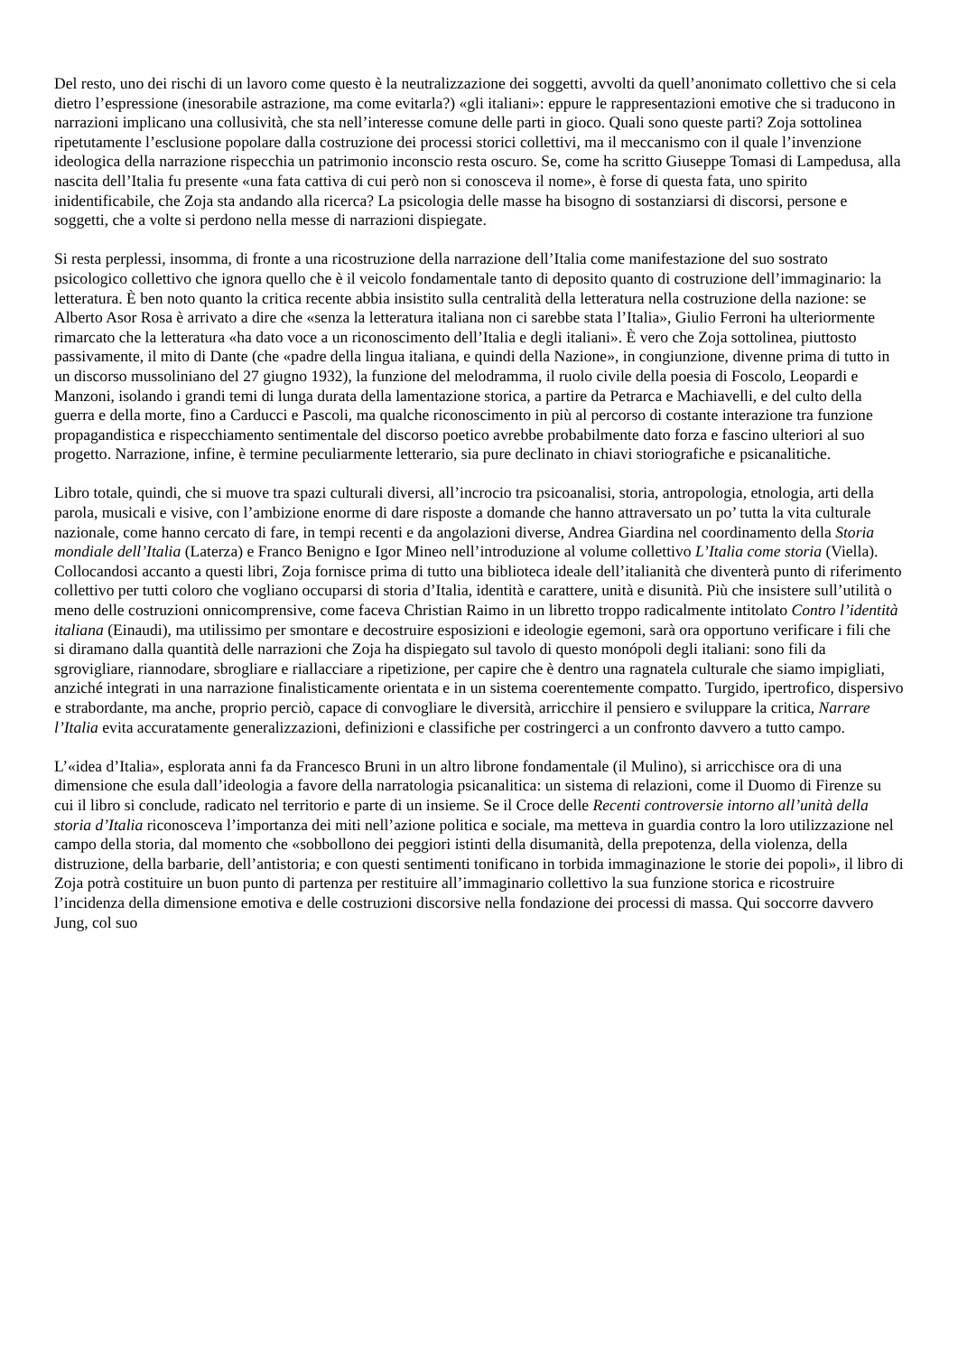Del resto, uno dei rischi di un lavoro come questo è la neutralizzazione dei soggetti, avvolti da quell’anonimato collettivo che si cela dietro l’espressione (inesorabile astrazione, ma come evitarla?) «gli italiani»: eppure le rappresentazioni emotive che si traducono in narrazioni implicano una collusività, che sta nell’interesse comune delle parti in gioco. Quali sono queste parti? Zoja sottolinea ripetutamente l’esclusione popolare dalla costruzione dei processi storici collettivi, ma il meccanismo con il quale l’invenzione ideologica della narrazione rispecchia un patrimonio inconscio resta oscuro. Se, come ha scritto Giuseppe Tomasi di Lampedusa, alla nascita dell’Italia fu presente «una fata cattiva di cui però non si conosceva il nome», è forse di questa fata, uno spirito inidentificabile, che Zoja sta andando alla ricerca? La psicologia delle masse ha bisogno di sostanziarsi di discorsi, persone e soggetti, che a volte si perdono nella messe di narrazioni dispiegate.
Si resta perplessi, insomma, di fronte a una ricostruzione della narrazione dell’Italia come manifestazione del suo sostrato psicologico collettivo che ignora quello che è il veicolo fondamentale tanto di deposito quanto di costruzione dell’immaginario: la letteratura. È ben noto quanto la critica recente abbia insistito sulla centralità della letteratura nella costruzione della nazione: se Alberto Asor Rosa è arrivato a dire che «senza la letteratura italiana non ci sarebbe stata l’Italia», Giulio Ferroni ha ulteriormente rimarcato che la letteratura «ha dato voce a un riconoscimento dell’Italia e degli italiani». È vero che Zoja sottolinea, piuttosto passivamente, il mito di Dante (che «padre della lingua italiana, e quindi della Nazione», in congiunzione, divenne prima di tutto in un discorso mussoliniano del 27 giugno 1932), la funzione del melodramma, il ruolo civile della poesia di Foscolo, Leopardi e Manzoni, isolando i grandi temi di lunga durata della lamentazione storica, a partire da Petrarca e Machiavelli, e del culto della guerra e della morte, fino a Carducci e Pascoli, ma qualche riconoscimento in più al percorso di costante interazione tra funzione propagandistica e rispecchiamento sentimentale del discorso poetico avrebbe probabilmente dato forza e fascino ulteriori al suo progetto. Narrazione, infine, è termine peculiarmente letterario, sia pure declinato in chiavi storiografiche e psicanalitiche.
Libro totale, quindi, che si muove tra spazi culturali diversi, all’incrocio tra psicoanalisi, storia, antropologia, etnologia, arti della parola, musicali e visive, con l’ambizione enorme di dare risposte a domande che hanno attraversato un po’ tutta la vita culturale nazionale, come hanno cercato di fare, in tempi recenti e da angolazioni diverse, Andrea Giardina nel coordinamento della Storia mondiale dell’Italia (Laterza) e Franco Benigno e Igor Mineo nell’introduzione al volume collettivo L’Italia come storia (Viella). Collocandosi accanto a questi libri, Zoja fornisce prima di tutto una biblioteca ideale dell’italianità che diventerà punto di riferimento collettivo per tutti coloro che vogliano occuparsi di storia d’Italia, identità e carattere, unità e disunità. Più che insistere sull’utilità o meno delle costruzioni onnicomprensive, come faceva Christian Raimo in un libretto troppo radicalmente intitolato Contro l’identità italiana (Einaudi), ma utilissimo per smontare e decostruire esposizioni e ideologie egemoni, sarà ora opportuno verificare i fili che si diramano dalla quantità delle narrazioni che Zoja ha dispiegato sul tavolo di questo monópoli degli italiani: sono fili da sgrovigliare, riannodare, sbrogliare e riallacciare a ripetizione, per capire che è dentro una ragnatela culturale che siamo impigliati, anziché integrati in una narrazione finalisticamente orientata e in un sistema coerentemente compatto. Turgido, ipertrofico, dispersivo e strabordante, ma anche, proprio perciò, capace di convogliare le diversità, arricchire il pensiero e sviluppare la critica, Narrare l’Italia evita accuratamente generalizzazioni, definizioni e classifiche per costringerci a un confronto davvero a tutto campo.
L’«idea d’Italia», esplorata anni fa da Francesco Bruni in un altro librone fondamentale (il Mulino), si arricchisce ora di una dimensione che esula dall’ideologia a favore della narratologia psicanalitica: un sistema di relazioni, come il Duomo di Firenze su cui il libro si conclude, radicato nel territorio e parte di un insieme. Se il Croce delle Recenti controversie intorno all’unità della storia d’Italia riconosceva l’importanza dei miti nell’azione politica e sociale, ma metteva in guardia contro la loro utilizzazione nel campo della storia, dal momento che «sobbollono dei peggiori istinti della disumanità, della prepotenza, della violenza, della distruzione, della barbarie, dell’antistoria; e con questi sentimenti tonificano in torbida immaginazione le storie dei popoli», il libro di Zoja potrà costituire un buon punto di partenza per restituire all’immaginario collettivo la sua funzione storica e ricostruire l’incidenza della dimensione emotiva e delle costruzioni discorsive nella fondazione dei processi di massa. Qui soccorre davvero Jung, col suo